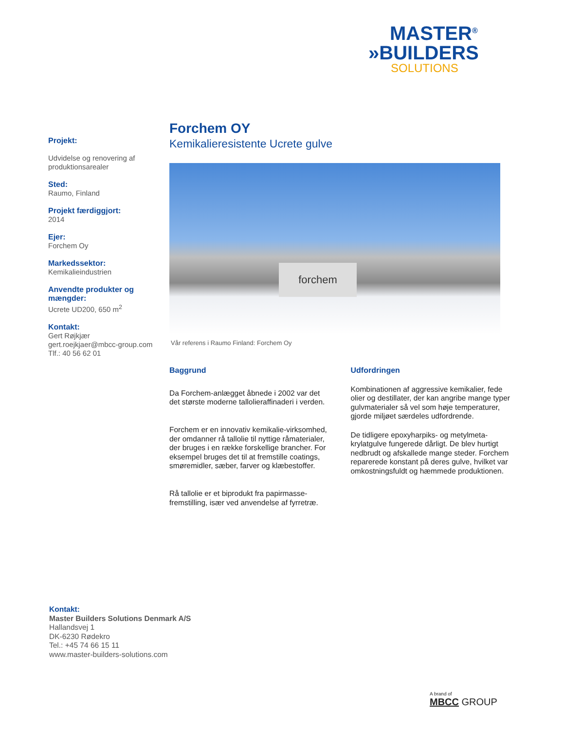MASTER<sup>®</sup>
»BUILDERS
SOLUTIONS
Projekt:
Udvidelse og renovering af produktionsarealer
Sted:
Raumo, Finland
Projekt færdiggjort:
2014
Ejer:
Forchem Oy
Markedssektor:
Kemikalieindustrien
Anvendte produkter og mængder:
Ucrete UD200, 650 m<sup>2</sup>
Kontakt:
Gert Røjkjær
gert.roejkjaer@mbcc-group.com
Tlf.: 40 56 62 01
Forchem OY
Kemikalieresistente Ucrete gulve
forchem
Vår referens i Raumo Finland: Forchem Oy
Baggrund
Da Forchem-anlægget åbnede i 2002 var det det største moderne tallolieraffinaderi i verden.
Forchem er en innovativ kemikalie-virksomhed, der omdanner rå tallolie til nyttige råmaterialer, der bruges i en række forskellige brancher. For eksempel bruges det til at fremstille coatings, smøremidler, sæber, farver og klæbestoffer.
Rå tallolie er et biprodukt fra papirmasse-fremstilling, især ved anvendelse af fyrretræ.
Udfordringen
Kombinationen af aggressive kemikalier, fede olier og destillater, der kan angribe mange typer gulvmaterialer så vel som høje temperaturer, gjorde miljøet særdeles udfordrende.
De tidligere epoxyharpiks- og metylmeta-krylatgulve fungerede dårligt. De blev hurtigt nedbrudt og afskallede mange steder. Forchem reparerede konstant på deres gulve, hvilket var omkostningsfuldt og hæmmede produktionen.
Kontakt:
Master Builders Solutions Denmark A/S
Hallandsvej 1
DK-6230 Rødekro
Tel.: +45 74 66 15 11
www.master-builders-solutions.com
A brand of
MBCC GROUP